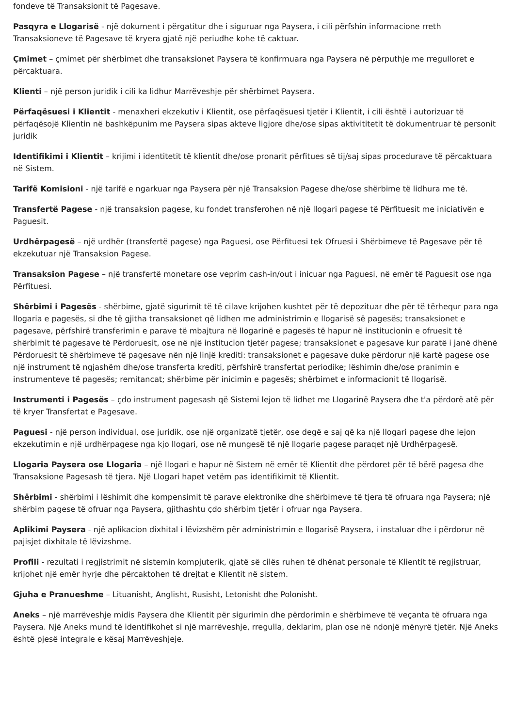fondeve të Transaksionit të Pagesave.
Pasqyra e Llogarisë - një dokument i përgatitur dhe i siguruar nga Paysera, i cili përfshin informacione rreth Transaksioneve të Pagesave të kryera gjatë një periudhe kohe të caktuar.
Çmimet – çmimet për shërbimet dhe transaksionet Paysera të konfirmuara nga Paysera në përputhje me rregulloret e përcaktuara.
Klienti – një person juridik i cili ka lidhur Marrëveshje për shërbimet Paysera.
Përfaqësuesi i Klientit - menaxheri ekzekutiv i Klientit, ose përfaqësuesi tjetër i Klientit, i cili është i autorizuar të përfaqësojë Klientin në bashkëpunim me Paysera sipas akteve ligjore dhe/ose sipas aktivititetit të dokumentruar të personit juridik
Identifikimi i Klientit – krijimi i identitetit të klientit dhe/ose pronarit përfitues së tij/saj sipas procedurave të përcaktuara në Sistem.
Tarifë Komisioni - një tarifë e ngarkuar nga Paysera për një Transaksion Pagese dhe/ose shërbime të lidhura me të.
Transfertë Pagese - një transaksion pagese, ku fondet transferohen në një llogari pagese të Përfituesit me iniciativën e Paguesit.
Urdhërpagesë – një urdhër (transfertë pagese) nga Paguesi, ose Përfituesi tek Ofruesi i Shërbimeve të Pagesave për të ekzekutuar një Transaksion Pagese.
Transaksion Pagese – një transfertë monetare ose veprim cash-in/out i inicuar nga Paguesi, në emër të Paguesit ose nga Përfituesi.
Shërbimi i Pagesës - shërbime, gjatë sigurimit të të cilave krijohen kushtet për të depozituar dhe për të tërhequr para nga llogaria e pagesës, si dhe të gjitha transaksionet që lidhen me administrimin e llogarisë së pagesës; transaksionet e pagesave, përfshirë transferimin e parave të mbajtura në llogarinë e pagesës të hapur në institucionin e ofruesit të shërbimit të pagesave të Përdoruesit, ose në një institucion tjetër pagese; transaksionet e pagesave kur paratë i janë dhënë Përdoruesit të shërbimeve të pagesave nën një linjë krediti: transaksionet e pagesave duke përdorur një kartë pagese ose një instrument të ngjashëm dhe/ose transferta krediti, përfshirë transfertat periodike; lëshimin dhe/ose pranimin e instrumenteve të pagesës; remitancat; shërbime për inicimin e pagesës; shërbimet e informacionit të llogarisë.
Instrumenti i Pagesës – çdo instrument pagesash që Sistemi lejon të lidhet me Llogarinë Paysera dhe t'a përdorë atë për të kryer Transfertat e Pagesave.
Paguesi - një person individual, ose juridik, ose një organizatë tjetër, ose degë e saj që ka një llogari pagese dhe lejon ekzekutimin e një urdhërpagese nga kjo llogari, ose në mungesë të një llogarie pagese paraqet një Urdhërpagesë.
Llogaria Paysera ose Llogaria – një llogari e hapur në Sistem në emër të Klientit dhe përdoret për të bërë pagesa dhe Transaksione Pagesash të tjera. Një Llogari hapet vetëm pas identifikimit të Klientit.
Shërbimi - shërbimi i lëshimit dhe kompensimit të parave elektronike dhe shërbimeve të tjera të ofruara nga Paysera; një shërbim pagese të ofruar nga Paysera, gjithashtu çdo shërbim tjetër i ofruar nga Paysera.
Aplikimi Paysera - një aplikacion dixhital i lëvizshëm për administrimin e llogarisë Paysera, i instaluar dhe i përdorur në pajisjet dixhitale të lëvizshme.
Profili - rezultati i regjistrimit në sistemin kompjuterik, gjatë së cilës ruhen të dhënat personale të Klientit të regjistruar, krijohet një emër hyrje dhe përcaktohen të drejtat e Klientit në sistem.
Gjuha e Pranueshme – Lituanisht, Anglisht, Rusisht, Letonisht dhe Polonisht.
Aneks – një marrëveshje midis Paysera dhe Klientit për sigurimin dhe përdorimin e shërbimeve të veçanta të ofruara nga Paysera. Një Aneks mund të identifikohet si një marrëveshje, rregulla, deklarim, plan ose në ndonjë mënyrë tjetër. Një Aneks është pjesë integrale e kësaj Marrëveshjeje.